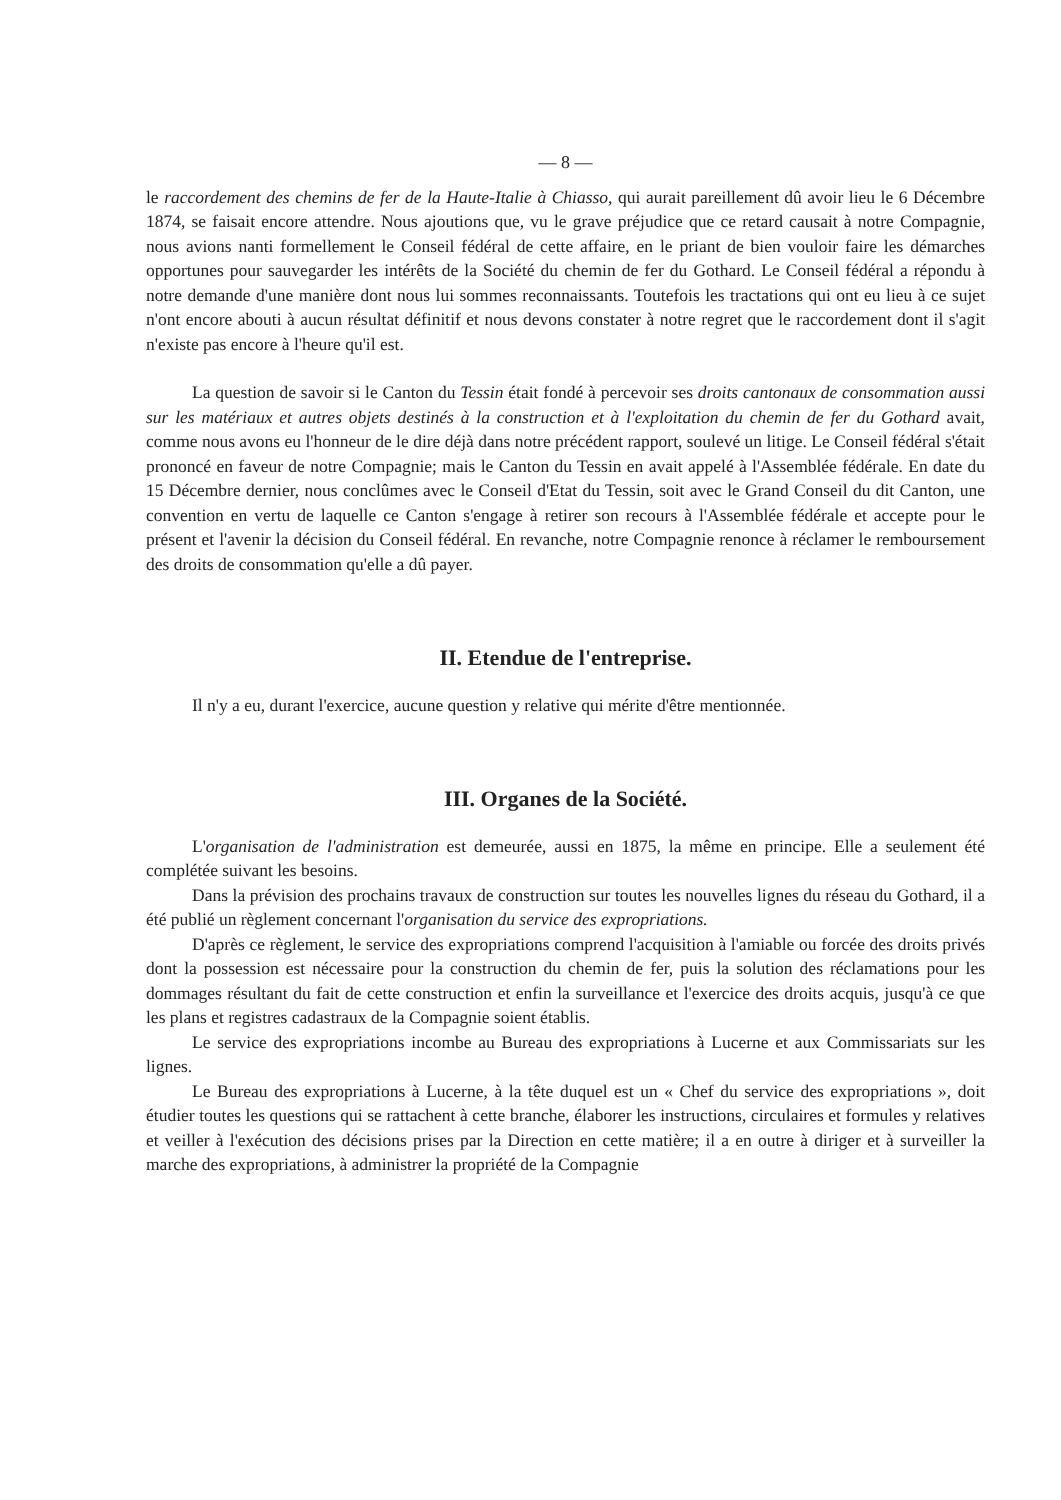— 8 —
le raccordement des chemins de fer de la Haute-Italie à Chiasso, qui aurait pareillement dû avoir lieu le 6 Décembre 1874, se faisait encore attendre. Nous ajoutions que, vu le grave préjudice que ce retard causait à notre Compagnie, nous avions nanti formellement le Conseil fédéral de cette affaire, en le priant de bien vouloir faire les démarches opportunes pour sauvegarder les intérêts de la Société du chemin de fer du Gothard. Le Conseil fédéral a répondu à notre demande d'une manière dont nous lui sommes reconnaissants. Toutefois les tractations qui ont eu lieu à ce sujet n'ont encore abouti à aucun résultat définitif et nous devons constater à notre regret que le raccordement dont il s'agit n'existe pas encore à l'heure qu'il est.
La question de savoir si le Canton du Tessin était fondé à percevoir ses droits cantonaux de consommation aussi sur les matériaux et autres objets destinés à la construction et à l'exploitation du chemin de fer du Gothard avait, comme nous avons eu l'honneur de le dire déjà dans notre précédent rapport, soulevé un litige. Le Conseil fédéral s'était prononcé en faveur de notre Compagnie; mais le Canton du Tessin en avait appelé à l'Assemblée fédérale. En date du 15 Décembre dernier, nous conclûmes avec le Conseil d'Etat du Tessin, soit avec le Grand Conseil du dit Canton, une convention en vertu de laquelle ce Canton s'engage à retirer son recours à l'Assemblée fédérale et accepte pour le présent et l'avenir la décision du Conseil fédéral. En revanche, notre Compagnie renonce à réclamer le remboursement des droits de consommation qu'elle a dû payer.
II. Etendue de l'entreprise.
Il n'y a eu, durant l'exercice, aucune question y relative qui mérite d'être mentionnée.
III. Organes de la Société.
L'organisation de l'administration est demeurée, aussi en 1875, la même en principe. Elle a seulement été complétée suivant les besoins.
Dans la prévision des prochains travaux de construction sur toutes les nouvelles lignes du réseau du Gothard, il a été publié un règlement concernant l'organisation du service des expropriations.
D'après ce règlement, le service des expropriations comprend l'acquisition à l'amiable ou forcée des droits privés dont la possession est nécessaire pour la construction du chemin de fer, puis la solution des réclamations pour les dommages résultant du fait de cette construction et enfin la surveillance et l'exercice des droits acquis, jusqu'à ce que les plans et registres cadastraux de la Compagnie soient établis.
Le service des expropriations incombe au Bureau des expropriations à Lucerne et aux Commissariats sur les lignes.
Le Bureau des expropriations à Lucerne, à la tête duquel est un « Chef du service des expropriations », doit étudier toutes les questions qui se rattachent à cette branche, élaborer les instructions, circulaires et formules y relatives et veiller à l'exécution des décisions prises par la Direction en cette matière; il a en outre à diriger et à surveiller la marche des expropriations, à administrer la propriété de la Compagnie